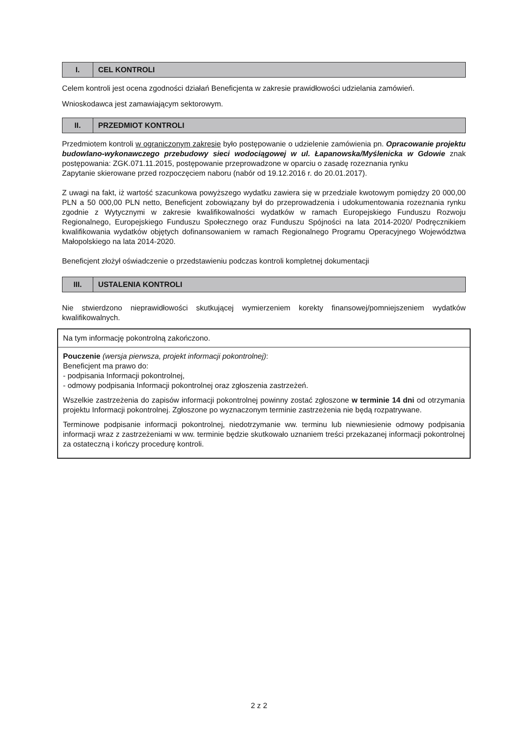| I. | CEL KONTROLI |
Celem kontroli jest ocena zgodności działań Beneficjenta w zakresie prawidłowości udzielania zamówień.
Wnioskodawca jest zamawiającym sektorowym.
| II. | PRZEDMIOT KONTROLI |
Przedmiotem kontroli w ograniczonym zakresie było postępowanie o udzielenie zamówienia pn. Opracowanie projektu budowlano-wykonawczego przebudowy sieci wodociągowej w ul. Łapanowska/Myślenicka w Gdowie znak postępowania: ZGK.071.11.2015, postępowanie przeprowadzone w oparciu o zasadę rozeznania rynku
Zapytanie skierowane przed rozpoczęciem naboru (nabór od 19.12.2016 r. do 20.01.2017).
Z uwagi na fakt, iż wartość szacunkowa powyższego wydatku zawiera się w przedziale kwotowym pomiędzy 20 000,00 PLN a 50 000,00 PLN netto, Beneficjent zobowiązany był do przeprowadzenia i udokumentowania rozeznania rynku zgodnie z Wytycznymi w zakresie kwalifikowalności wydatków w ramach Europejskiego Funduszu Rozwoju Regionalnego, Europejskiego Funduszu Społecznego oraz Funduszu Spójności na lata 2014-2020/ Podręcznikiem kwalifikowania wydatków objętych dofinansowaniem w ramach Regionalnego Programu Operacyjnego Województwa Małopolskiego na lata 2014-2020.
Beneficjent złożył oświadczenie o przedstawieniu podczas kontroli kompletnej dokumentacji
| III. | USTALENIA KONTROLI |
Nie stwierdzono nieprawidłowości skutkującej wymierzeniem korekty finansowej/pomniejszeniem wydatków kwalifikowalnych.
Na tym informację pokontrolną zakończono.
Pouczenie (wersja pierwsza, projekt informacji pokontrolnej):
Beneficjent ma prawo do:
- podpisania Informacji pokontrolnej,
- odmowy podpisania Informacji pokontrolnej oraz zgłoszenia zastrzeżeń.
Wszelkie zastrzeżenia do zapisów informacji pokontrolnej powinny zostać zgłoszone w terminie 14 dni od otrzymania projektu Informacji pokontrolnej. Zgłoszone po wyznaczonym terminie zastrzeżenia nie będą rozpatrywane.
Terminowe podpisanie informacji pokontrolnej, niedotrzymanie ww. terminu lub niewniesienie odmowy podpisania informacji wraz z zastrzeżeniami w ww. terminie będzie skutkowało uznaniem treści przekazanej informacji pokontrolnej za ostateczną i kończy procedurę kontroli.
2 z 2